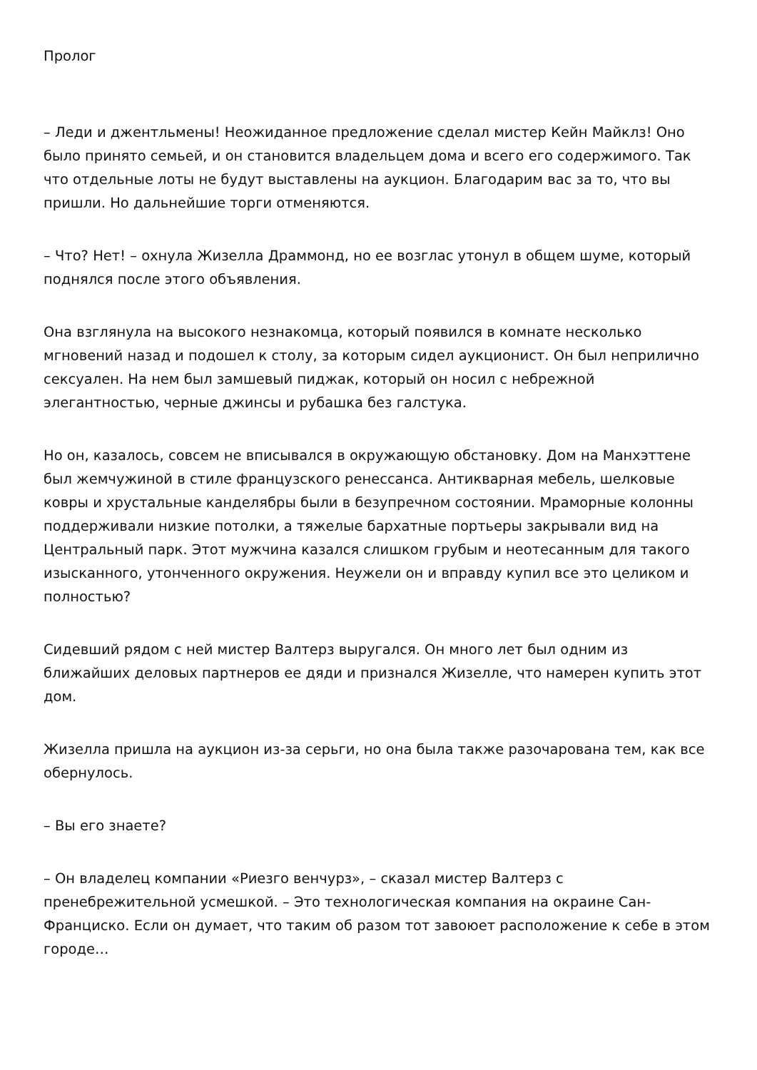Пролог
– Леди и джентльмены! Неожиданное предложение сделал мистер Кейн Майклз! Оно было принято семьей, и он становится владельцем дома и всего его содержимого. Так что отдельные лоты не будут выставлены на аукцион. Благодарим вас за то, что вы пришли. Но дальнейшие торги отменяются.
– Что? Нет! – охнула Жизелла Драммонд, но ее возглас утонул в общем шуме, который поднялся после этого объявления.
Она взглянула на высокого незнакомца, который появился в комнате несколько мгновений назад и подошел к столу, за которым сидел аукционист. Он был неприлично сексуален. На нем был замшевый пиджак, который он носил с небрежной элегантностью, черные джинсы и рубашка без галстука.
Но он, казалось, совсем не вписывался в окружающую обстановку. Дом на Манхэттене был жемчужиной в стиле французского ренессанса. Антикварная мебель, шелковые ковры и хрустальные канделябры были в безупречном состоянии. Мраморные колонны поддерживали низкие потолки, а тяжелые бархатные портьеры закрывали вид на Центральный парк. Этот мужчина казался слишком грубым и неотесанным для такого изысканного, утонченного окружения. Неужели он и вправду купил все это целиком и полностью?
Сидевший рядом с ней мистер Валтерз выругался. Он много лет был одним из ближайших деловых партнеров ее дяди и признался Жизелле, что намерен купить этот дом.
Жизелла пришла на аукцион из-за серьги, но она была также разочарована тем, как все обернулось.
– Вы его знаете?
– Он владелец компании «Риезго венчурз», – сказал мистер Валтерз с пренебрежительной усмешкой. – Это технологическая компания на окраине Сан-Франциско. Если он думает, что таким об разом тот завоюет расположение к себе в этом городе…